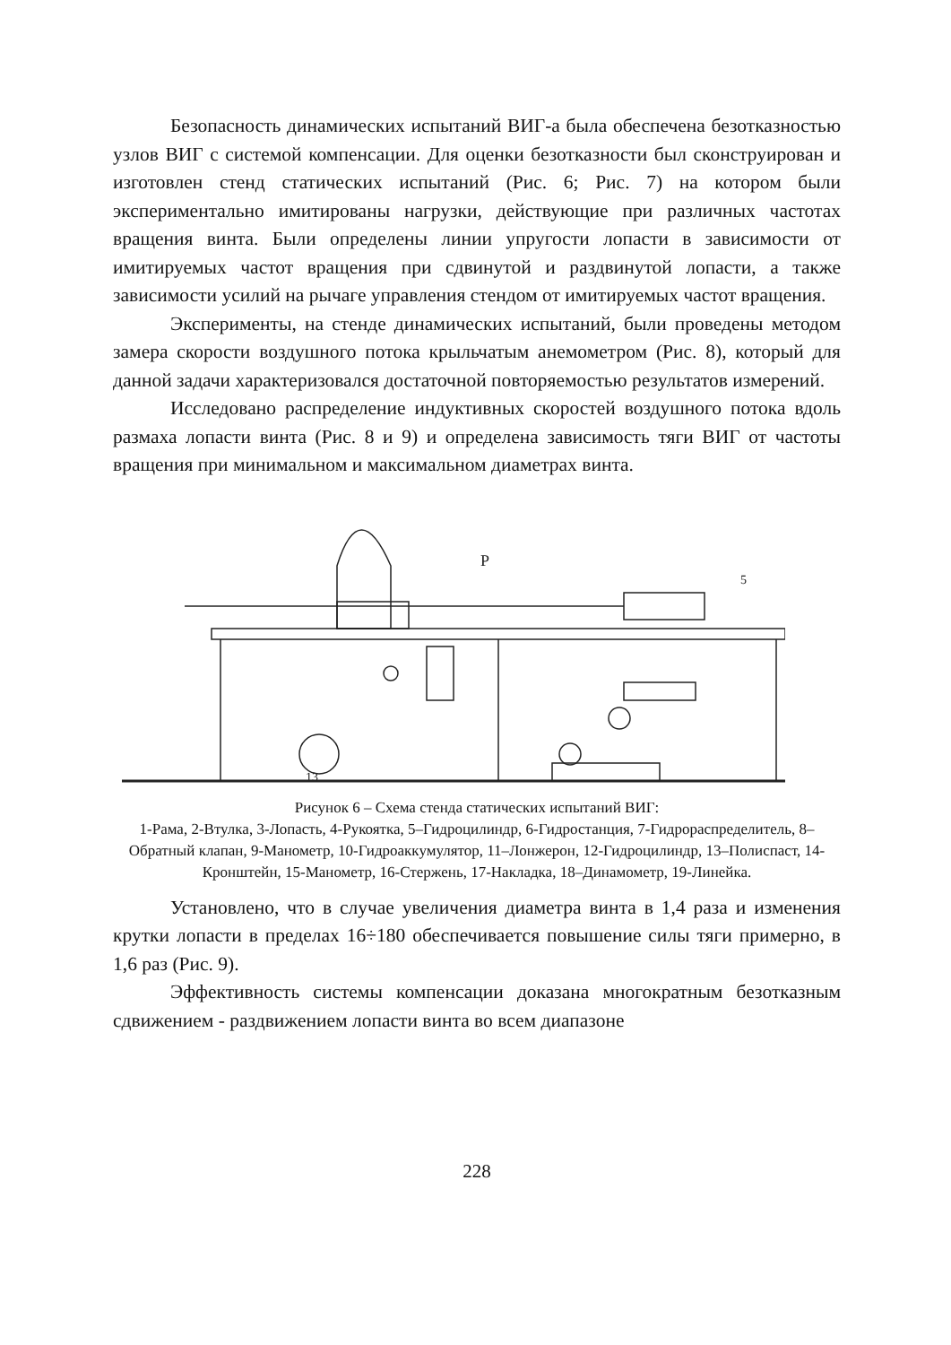Безопасность динамических испытаний ВИГ-а была обеспечена безотказностью узлов ВИГ с системой компенсации. Для оценки безотказности был сконструирован и изготовлен стенд статических испытаний (Рис. 6; Рис. 7) на котором были экспериментально имитированы нагрузки, действующие при различных частотах вращения винта. Были определены линии упругости лопасти в зависимости от имитируемых частот вращения при сдвинутой и раздвинутой лопасти, а также зависимости усилий на рычаге управления стендом от имитируемых частот вращения.
Эксперименты, на стенде динамических испытаний, были проведены методом замера скорости воздушного потока крыльчатым анемометром (Рис. 8), который для данной задачи характеризовался достаточной повторяемостью результатов измерений.
Исследовано распределение индуктивных скоростей воздушного потока вдоль размаха лопасти винта (Рис. 8 и 9) и определена зависимость тяги ВИГ от частоты вращения при минимальном и максимальном диаметрах винта.
13
P
5
Рисунок 6 – Схема стенда статических испытаний ВИГ:
1-Рама, 2-Втулка, 3-Лопасть, 4-Рукоятка, 5–Гидроцилиндр, 6-Гидростанция, 7-Гидрораспределитель, 8–Обратный клапан, 9-Манометр, 10-Гидроаккумулятор, 11–Лонжерон, 12-Гидроцилиндр, 13–Полиспаст, 14-Кронштейн, 15-Манометр, 16-Стержень, 17-Накладка, 18–Динамометр, 19-Линейка.
Установлено, что в случае увеличения диаметра винта в 1,4 раза и изменения крутки лопасти в пределах 16÷180 обеспечивается повышение силы тяги примерно, в 1,6 раз (Рис. 9).
Эффективность системы компенсации доказана многократным безотказным сдвижением - раздвижением лопасти винта во всем диапазоне
228